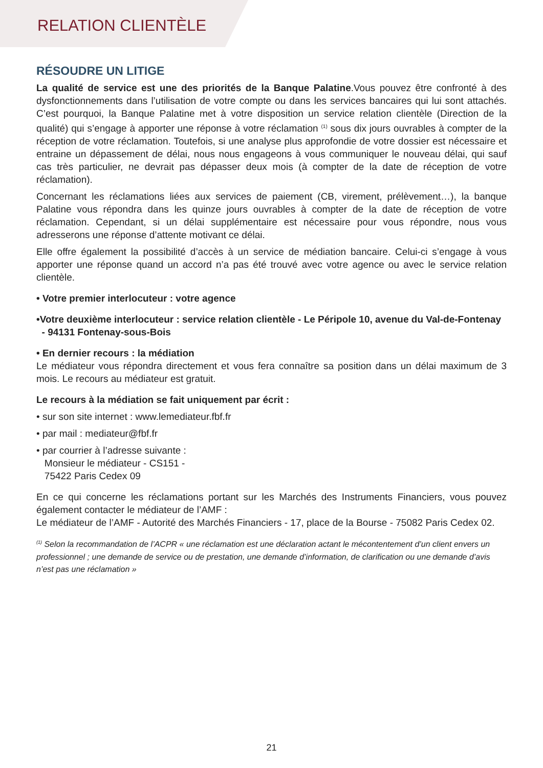RELATION CLIENTÈLE
RÉSOUDRE UN LITIGE
La qualité de service est une des priorités de la Banque Palatine.Vous pouvez être confronté à des dysfonctionnements dans l’utilisation de votre compte ou dans les services bancaires qui lui sont attachés. C’est pourquoi, la Banque Palatine met à votre disposition un service relation clientèle (Direction de la qualité) qui s’engage à apporter une réponse à votre réclamation <sup>(1)</sup> sous dix jours ouvrables à compter de la réception de votre réclamation. Toutefois, si une analyse plus approfondie de votre dossier est nécessaire et entraine un dépassement de délai, nous nous engageons à vous communiquer le nouveau délai, qui sauf cas très particulier, ne devrait pas dépasser deux mois (à compter de la date de réception de votre réclamation).
Concernant les réclamations liées aux services de paiement (CB, virement, prélèvement…), la banque Palatine vous répondra dans les quinze jours ouvrables à compter de la date de réception de votre réclamation. Cependant, si un délai supplémentaire est nécessaire pour vous répondre, nous vous adresserons une réponse d’attente motivant ce délai.
Elle offre également la possibilité d’accès à un service de médiation bancaire. Celui-ci s’engage à vous apporter une réponse quand un accord n’a pas été trouvé avec votre agence ou avec le service relation clientèle.
• Votre premier interlocuteur : votre agence
•Votre deuxième interlocuteur : service relation clientèle - Le Péripole 10, avenue du Val-de-Fontenay
- 94131 Fontenay-sous-Bois
• En dernier recours : la médiation
Le médiateur vous répondra directement et vous fera connaître sa position dans un délai maximum de 3 mois. Le recours au médiateur est gratuit.
Le recours à la médiation se fait uniquement par écrit :
• sur son site internet : www.lemediateur.fbf.fr
• par mail : mediateur@fbf.fr
• par courrier à l’adresse suivante :
Monsieur le médiateur - CS151 -
75422 Paris Cedex 09
En ce qui concerne les réclamations portant sur les Marchés des Instruments Financiers, vous pouvez également contacter le médiateur de l’AMF :
Le médiateur de l’AMF - Autorité des Marchés Financiers - 17, place de la Bourse - 75082 Paris Cedex 02.
<sup>(1)</sup> Selon la recommandation de l’ACPR « une réclamation est une déclaration actant le mécontentement d’un client envers un professionnel ; une demande de service ou de prestation, une demande d’information, de clarification ou une demande d’avis n’est pas une réclamation »
21